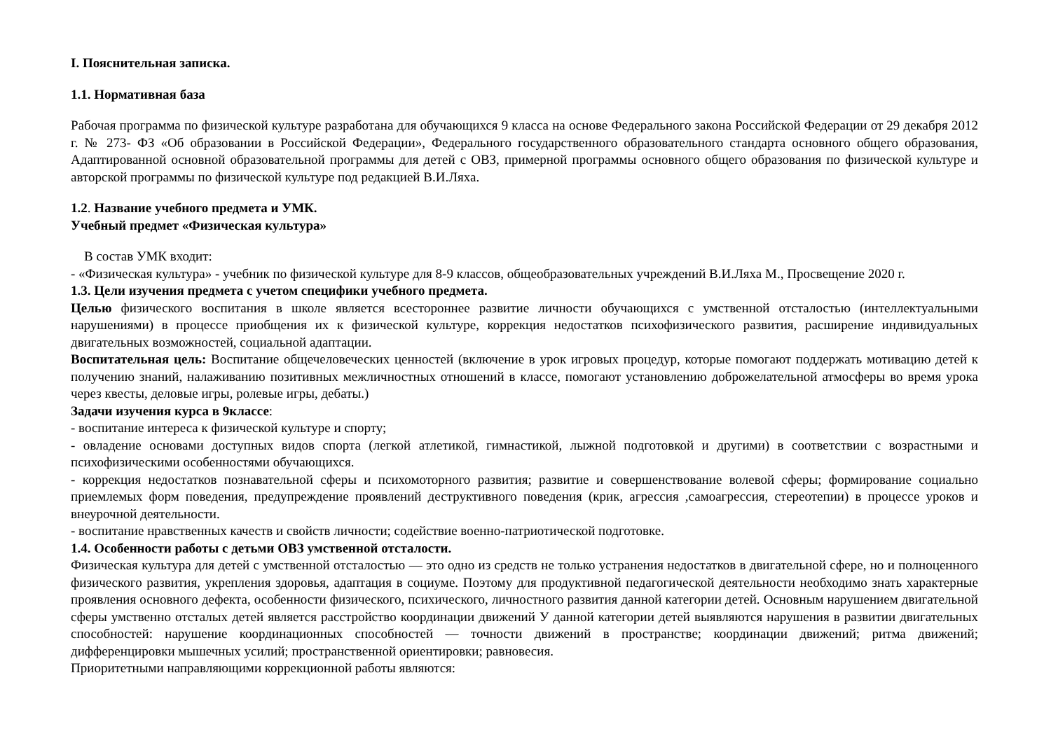I. Пояснительная записка.
1.1. Нормативная база
Рабочая программа по физической культуре разработана для обучающихся 9 класса на основе Федерального закона Российской Федерации от 29 декабря 2012 г. № 273- ФЗ «Об образовании в Российской Федерации», Федерального государственного образовательного стандарта основного общего образования, Адаптированной основной образовательной программы для детей с ОВЗ, примерной программы основного общего образования по физической культуре и авторской программы по физической культуре под редакцией В.И.Ляха.
1.2. Название учебного предмета и УМК.
Учебный предмет «Физическая культура»
В состав УМК входит:
- «Физическая культура» - учебник по физической культуре для 8-9 классов, общеобразовательных учреждений В.И.Ляха М., Просвещение 2020 г.
1.3. Цели изучения предмета с учетом специфики учебного предмета.
Целью физического воспитания в школе является всестороннее развитие личности обучающихся с умственной отсталостью (интеллектуальными нарушениями) в процессе приобщения их к физической культуре, коррекция недостатков психофизического развития, расширение индивидуальных двигательных возможностей, социальной адаптации.
Воспитательная цель: Воспитание общечеловеческих ценностей (включение в урок игровых процедур, которые помогают поддержать мотивацию детей к получению знаний, налаживанию позитивных межличностных отношений в классе, помогают установлению доброжелательной атмосферы во время урока через квесты, деловые игры, ролевые игры, дебаты.)
Задачи изучения курса в 9классе:
- воспитание интереса к физической культуре и спорту;
- овладение основами доступных видов спорта (легкой атлетикой, гимнастикой, лыжной подготовкой и другими) в соответствии с возрастными и психофизическими особенностями обучающихся.
- коррекция недостатков познавательной сферы и психомоторного развития; развитие и совершенствование волевой сферы; формирование социально приемлемых форм поведения, предупреждение проявлений деструктивного поведения (крик, агрессия ,самоагрессия, стереотепии) в процессе уроков и внеурочной деятельности.
- воспитание нравственных качеств и свойств личности; содействие военно-патриотической подготовке.
1.4. Особенности работы с детьми ОВЗ умственной отсталости.
Физическая культура для детей с умственной отсталостью — это одно из средств не только устранения недостатков в двигательной сфере, но и полноценного физического развития, укрепления здоровья, адаптация в социуме. Поэтому для продуктивной педагогической деятельности необходимо знать характерные проявления основного дефекта, особенности физического, психического, личностного развития данной категории детей. Основным нарушением двигательной сферы умственно отсталых детей является расстройство координации движений У данной категории детей выявляются нарушения в развитии двигательных способностей: нарушение координационных способностей — точности движений в пространстве; координации движений; ритма движений; дифференцировки мышечных усилий; пространственной ориентировки; равновесия.
Приоритетными направляющими коррекционной работы являются: